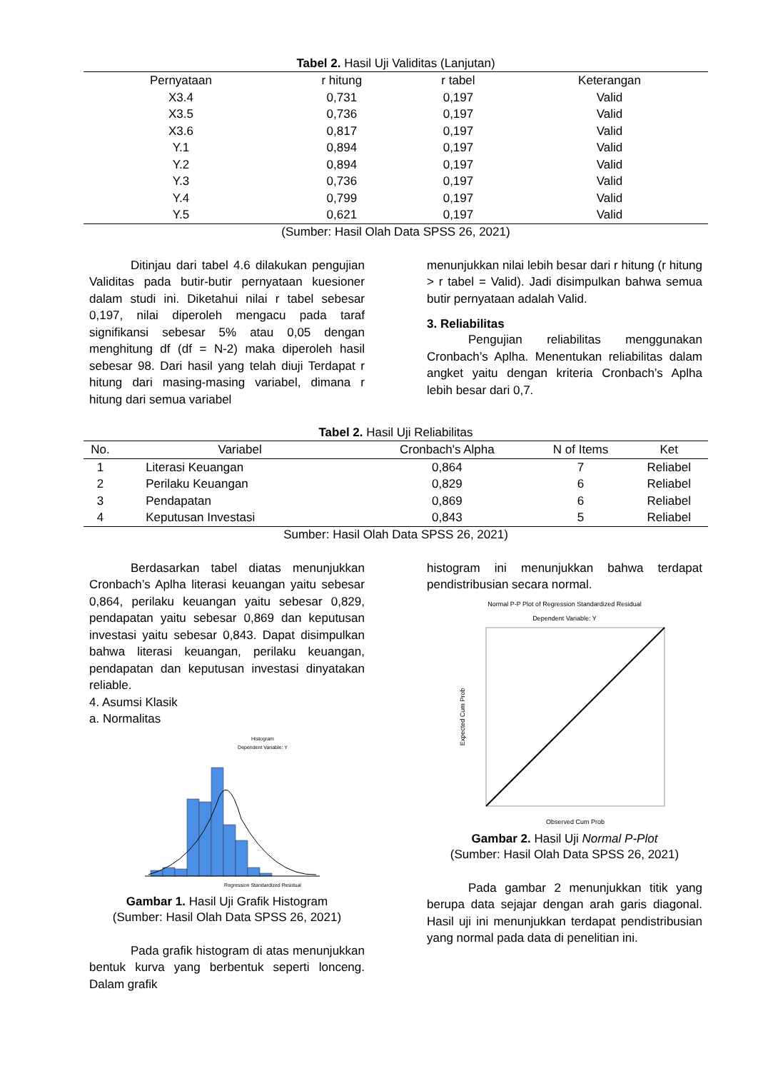Tabel 2. Hasil Uji Validitas (Lanjutan)
| Pernyataan | r hitung | r tabel | Keterangan |
| --- | --- | --- | --- |
| X3.4 | 0,731 | 0,197 | Valid |
| X3.5 | 0,736 | 0,197 | Valid |
| X3.6 | 0,817 | 0,197 | Valid |
| Y.1 | 0,894 | 0,197 | Valid |
| Y.2 | 0,894 | 0,197 | Valid |
| Y.3 | 0,736 | 0,197 | Valid |
| Y.4 | 0,799 | 0,197 | Valid |
| Y.5 | 0,621 | 0,197 | Valid |
(Sumber: Hasil Olah Data SPSS 26, 2021)
Ditinjau dari tabel 4.6 dilakukan pengujian Validitas pada butir-butir pernyataan kuesioner dalam studi ini. Diketahui nilai r tabel sebesar 0,197, nilai diperoleh mengacu pada taraf signifikansi sebesar 5% atau 0,05 dengan menghitung df (df = N-2) maka diperoleh hasil sebesar 98. Dari hasil yang telah diuji Terdapat r hitung dari masing-masing variabel, dimana r hitung dari semua variabel
menunjukkan nilai lebih besar dari r hitung (r hitung > r tabel = Valid). Jadi disimpulkan bahwa semua butir pernyataan adalah Valid.
3. Reliabilitas
Pengujian reliabilitas menggunakan Cronbach’s Aplha. Menentukan reliabilitas dalam angket yaitu dengan kriteria Cronbach’s Aplha lebih besar dari 0,7.
Tabel 2. Hasil Uji Reliabilitas
| No. | Variabel | Cronbach's Alpha | N of Items | Ket |
| --- | --- | --- | --- | --- |
| 1 | Literasi Keuangan | 0,864 | 7 | Reliabel |
| 2 | Perilaku Keuangan | 0,829 | 6 | Reliabel |
| 3 | Pendapatan | 0,869 | 6 | Reliabel |
| 4 | Keputusan Investasi | 0,843 | 5 | Reliabel |
Sumber: Hasil Olah Data SPSS 26, 2021)
Berdasarkan tabel diatas menunjukkan Cronbach’s Aplha literasi keuangan yaitu sebesar 0,864, perilaku keuangan yaitu sebesar 0,829, pendapatan yaitu sebesar 0,869 dan keputusan investasi yaitu sebesar 0,843. Dapat disimpulkan bahwa literasi keuangan, perilaku keuangan, pendapatan dan keputusan investasi dinyatakan reliable.
4. Asumsi Klasik
a. Normalitas
Histogram
Dependent Variable: Y
Regression Standardized Residual
Gambar 1. Hasil Uji Grafik Histogram
(Sumber: Hasil Olah Data SPSS 26, 2021)
Pada grafik histogram di atas menunjukkan bentuk kurva yang berbentuk seperti lonceng. Dalam grafik
histogram ini menunjukkan bahwa terdapat pendistribusian secara normal.
Normal P-P Plot of Regression Standardized Residual
Dependent Variable: Y
Expected Cum Prob
Observed Cum Prob
Gambar 2. Hasil Uji Normal P-Plot
(Sumber: Hasil Olah Data SPSS 26, 2021)
Pada gambar 2 menunjukkan titik yang berupa data sejajar dengan arah garis diagonal. Hasil uji ini menunjukkan terdapat pendistribusian yang normal pada data di penelitian ini.